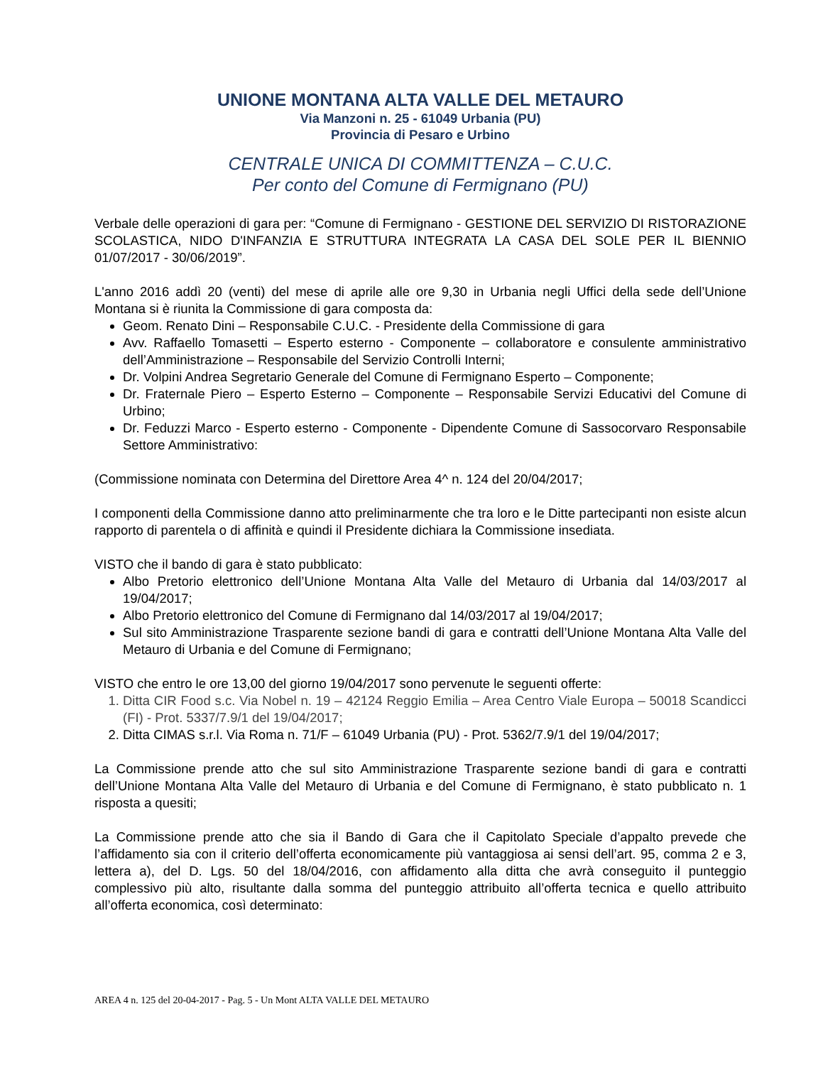UNIONE MONTANA ALTA VALLE DEL METAURO
Via Manzoni n. 25 - 61049 Urbania (PU)
Provincia di Pesaro e Urbino
CENTRALE UNICA DI COMMITTENZA – C.U.C.
Per conto del Comune di Fermignano (PU)
Verbale delle operazioni di gara per: “Comune di Fermignano - GESTIONE DEL SERVIZIO DI RISTORAZIONE SCOLASTICA, NIDO D'INFANZIA E STRUTTURA INTEGRATA LA CASA DEL SOLE PER IL BIENNIO 01/07/2017 - 30/06/2019”.
L'anno 2016 addì 20 (venti) del mese di aprile alle ore 9,30 in Urbania negli Uffici della sede dell’Unione Montana si è riunita la Commissione di gara composta da:
Geom. Renato Dini – Responsabile C.U.C. - Presidente della Commissione di gara
Avv. Raffaello Tomasetti – Esperto esterno - Componente – collaboratore e consulente amministrativo dell’Amministrazione – Responsabile del Servizio Controlli Interni;
Dr. Volpini Andrea Segretario Generale del Comune di Fermignano Esperto – Componente;
Dr. Fraternale Piero – Esperto Esterno – Componente – Responsabile Servizi Educativi del Comune di Urbino;
Dr. Feduzzi Marco - Esperto esterno - Componente - Dipendente Comune di Sassocorvaro Responsabile Settore Amministrativo:
(Commissione nominata con Determina del Direttore Area 4^ n. 124 del 20/04/2017;
I componenti della Commissione danno atto preliminarmente che tra loro e le Ditte partecipanti non esiste alcun rapporto di parentela o di affinità e quindi il Presidente dichiara la Commissione insediata.
VISTO che il bando di gara è stato pubblicato:
Albo Pretorio elettronico dell’Unione Montana Alta Valle del Metauro di Urbania dal 14/03/2017 al 19/04/2017;
Albo Pretorio elettronico del Comune di Fermignano dal 14/03/2017 al 19/04/2017;
Sul sito Amministrazione Trasparente sezione bandi di gara e contratti dell’Unione Montana Alta Valle del Metauro di Urbania e del Comune di Fermignano;
VISTO che entro le ore 13,00 del giorno 19/04/2017 sono pervenute le seguenti offerte:
1. Ditta CIR Food s.c. Via Nobel n. 19 – 42124 Reggio Emilia – Area Centro Viale Europa – 50018 Scandicci (FI) - Prot. 5337/7.9/1 del 19/04/2017;
2. Ditta CIMAS s.r.l. Via Roma n. 71/F – 61049 Urbania (PU) - Prot. 5362/7.9/1 del 19/04/2017;
La Commissione prende atto che sul sito Amministrazione Trasparente sezione bandi di gara e contratti dell’Unione Montana Alta Valle del Metauro di Urbania e del Comune di Fermignano, è stato pubblicato n. 1 risposta a quesiti;
La Commissione prende atto che sia il Bando di Gara che il Capitolato Speciale d’appalto prevede che l’affidamento sia con il criterio dell’offerta economicamente più vantaggiosa ai sensi dell’art. 95, comma 2 e 3, lettera a), del D. Lgs. 50 del 18/04/2016, con affidamento alla ditta che avrà conseguito il punteggio complessivo più alto, risultante dalla somma del punteggio attribuito all’offerta tecnica e quello attribuito all’offerta economica, così determinato:
AREA 4 n. 125 del 20-04-2017 - Pag. 5 - Un Mont ALTA VALLE DEL METAURO